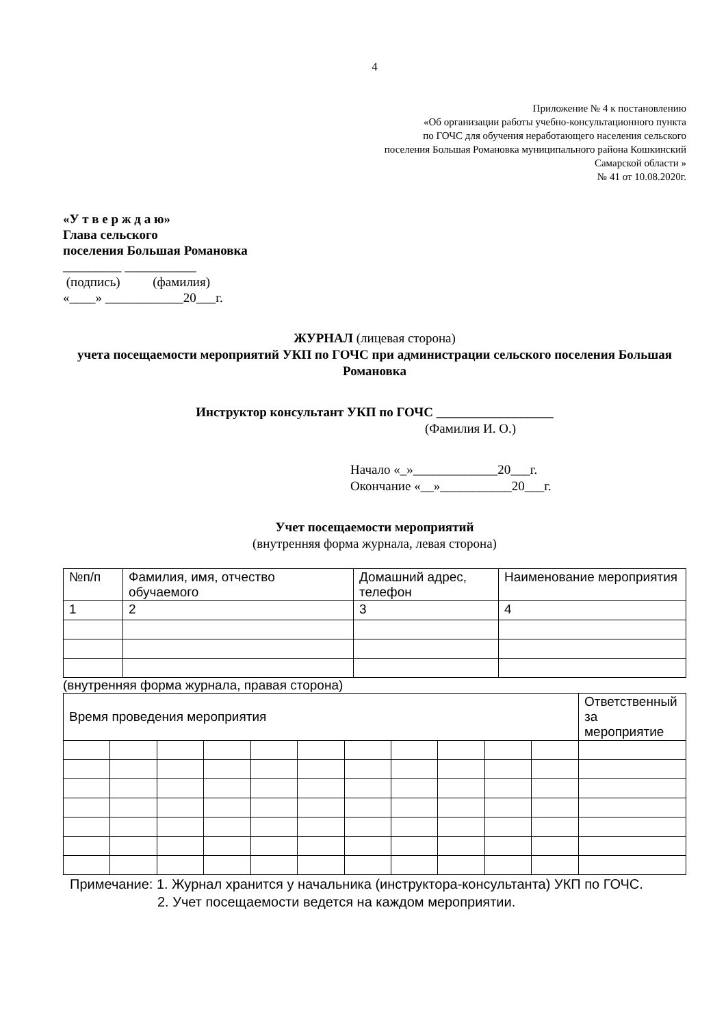4
Приложение № 4 к постановлению
«Об организации работы учебно-консультационного пункта
по ГОЧС для обучения неработающего населения сельского
поселения Большая Романовка муниципального района Кошкинский
Самарской области »
№ 41 от 10.08.2020г.
«У т в е р ж д а ю»
Глава сельского
поселения Большая Романовка
_________ ___________
(подпись) (фамилия)
«____» ____________20___г.
ЖУРНАЛ (лицевая сторона)
учета посещаемости мероприятий УКП по ГОЧС при администрации сельского поселения Большая Романовка
Инструктор консультант УКП по ГОЧС __________________
(Фамилия И. О.)
Начало «_»_____________20___г.
Окончание «__»___________20___г.
Учет посещаемости мероприятий
(внутренняя форма журнала, левая сторона)
| №п/п | Фамилия, имя, отчество обучаемого | Домашний адрес, телефон | Наименование мероприятия |
| 1 | 2 | 3 | 4 |
(внутренняя форма журнала, правая сторона)
| Время проведения мероприятия | | | | | | | | | | | Ответственный за мероприятие |
Примечание: 1. Журнал хранится у начальника (инструктора-консультанта) УКП по ГОЧС.
2. Учет посещаемости ведется на каждом мероприятии.